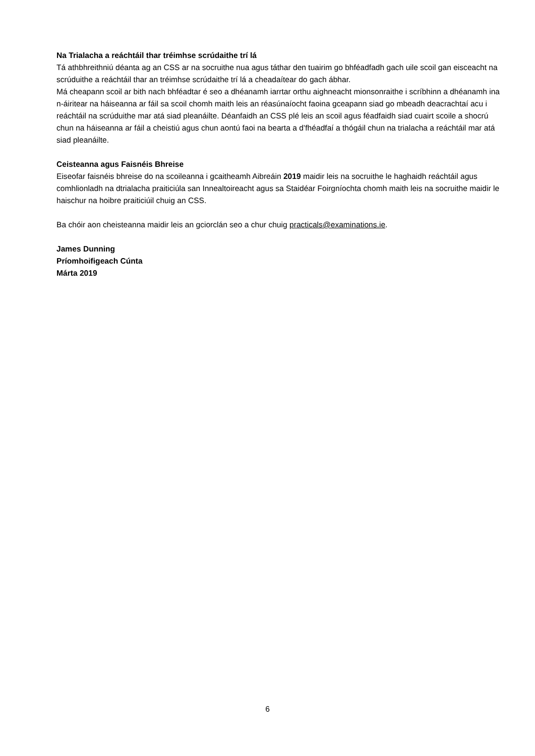Na Trialacha a reáchtáil thar tréimhse scrúdaithe trí lá
Tá athbhreithniú déanta ag an CSS ar na socruithe nua agus táthar den tuairim go bhféadfadh gach uile scoil gan eisceacht na scrúduithe a reáchtáil thar an tréimhse scrúdaithe trí lá a cheadaítear do gach ábhar.
Má cheapann scoil ar bith nach bhféadtar é seo a dhéanamh iarrtar orthu aighneacht mionsonraithe i scríbhinn a dhéanamh ina n-áiritear na háiseanna ar fáil sa scoil chomh maith leis an réasúnaíocht faoina gceapann siad go mbeadh deacrachtaí acu i reáchtáil na scrúduithe mar atá siad pleanáilte. Déanfaidh an CSS plé leis an scoil agus féadfaidh siad cuairt scoile a shocrú chun na háiseanna ar fáil a cheistiú agus chun aontú faoi na bearta a d’fhéadfaí a thógáil chun na trialacha a reáchtáil mar atá siad pleanáilte.
Ceisteanna agus Faisnéis Bhreise
Eiseofar faisnéis bhreise do na scoileanna i gcaitheamh Aibreáin 2019 maidir leis na socruithe le haghaidh reáchtáil agus comhlionladh na dtrialacha praiticiúla san Innealtoireacht agus sa Staidéar Foirgníochta chomh maith leis na socruithe maidir le haischur na hoibre praiticiúil chuig an CSS.
Ba chóir aon cheisteanna maidir leis an gciorclán seo a chur chuig practicals@examinations.ie.
James Dunning
Príomhoifigeach Cúnta
Márta 2019
6